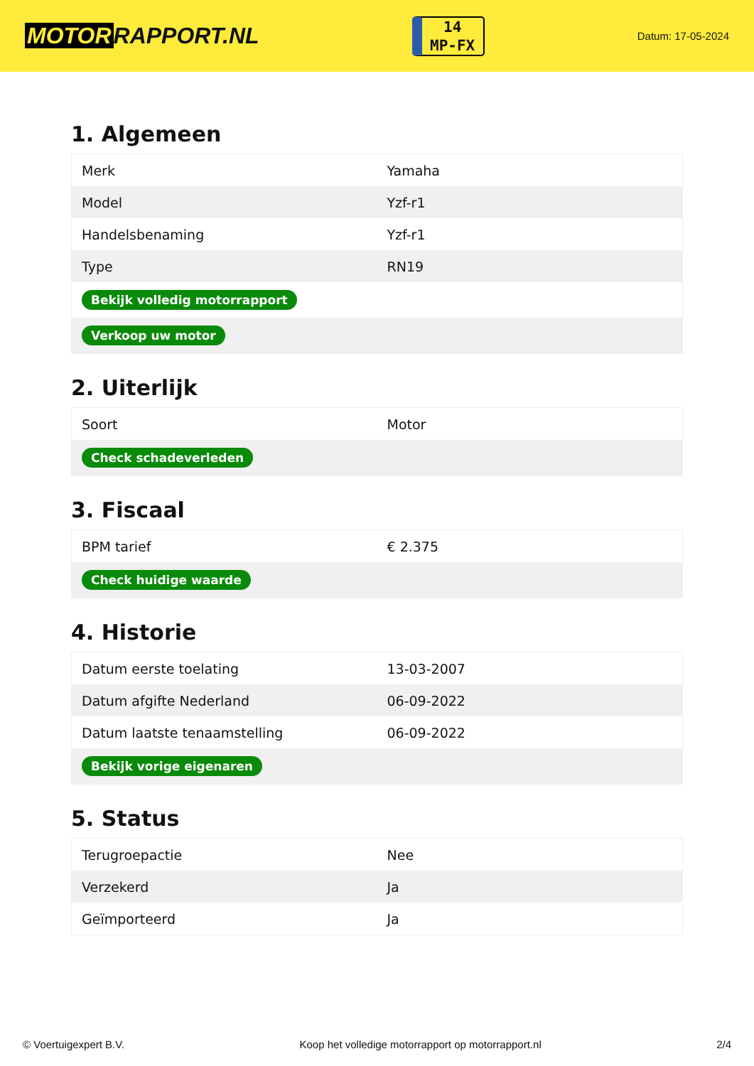MOTOR RAPPORT.NL
14
MP-FX
Datum: 17-05-2024
1. Algemeen
| Merk | Yamaha |
| Model | Yzf-r1 |
| Handelsbenaming | Yzf-r1 |
| Type | RN19 |
| Bekijk volledig motorrapport | |
| Verkoop uw motor | |
2. Uiterlijk
| Soort | Motor |
| Check schadeverleden | |
3. Fiscaal
| BPM tarief | € 2.375 |
| Check huidige waarde | |
4. Historie
| Datum eerste toelating | 13-03-2007 |
| Datum afgifte Nederland | 06-09-2022 |
| Datum laatste tenaamstelling | 06-09-2022 |
| Bekijk vorige eigenaren | |
5. Status
| Terugroepactie | Nee |
| Verzekerd | Ja |
| Geïmporteerd | Ja |
© Voertuigexpert B.V. Koop het volledige motorrapport op motorrapport.nl 2/4